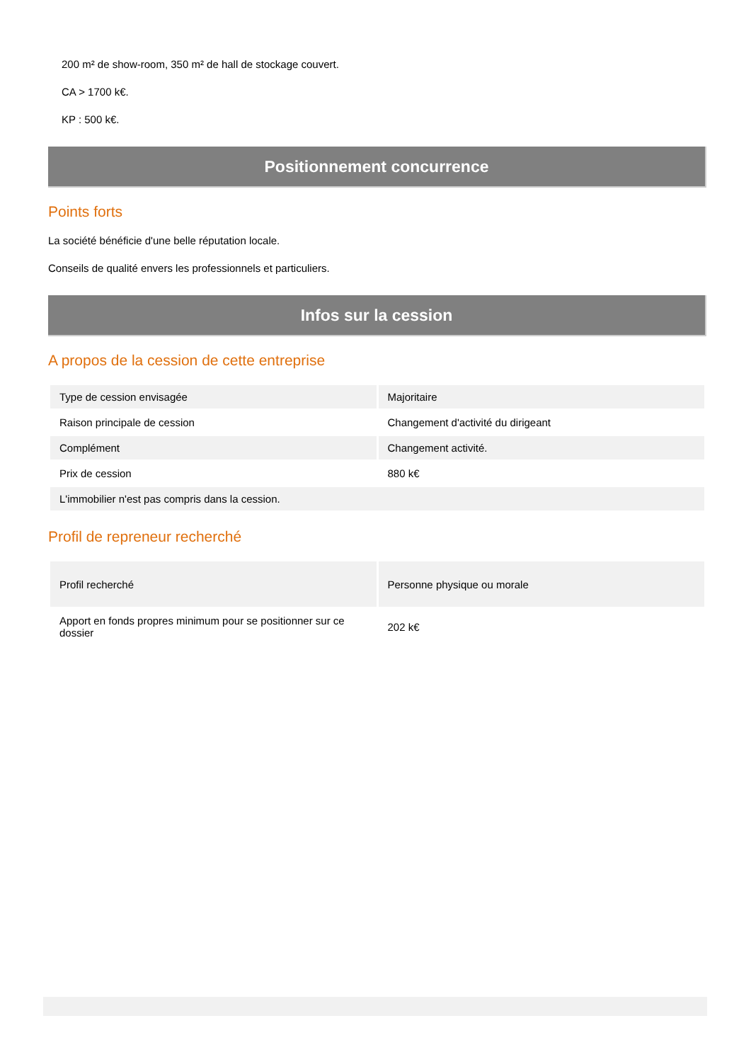200 m² de show-room, 350 m² de hall de stockage couvert.
CA > 1700 k€.
KP : 500 k€.
Positionnement concurrence
Points forts
La société bénéficie d'une belle réputation locale.
Conseils de qualité envers les professionnels et particuliers.
Infos sur la cession
A propos de la cession de cette entreprise
| Type de cession envisagée | Majoritaire |
| Raison principale de cession | Changement d'activité du dirigeant |
| Complément | Changement activité. |
| Prix de cession | 880 k€ |
| L'immobilier n'est pas compris dans la cession. | |
Profil de repreneur recherché
| Profil recherché | Personne physique ou morale |
| Apport en fonds propres minimum pour se positionner sur ce dossier | 202 k€ |